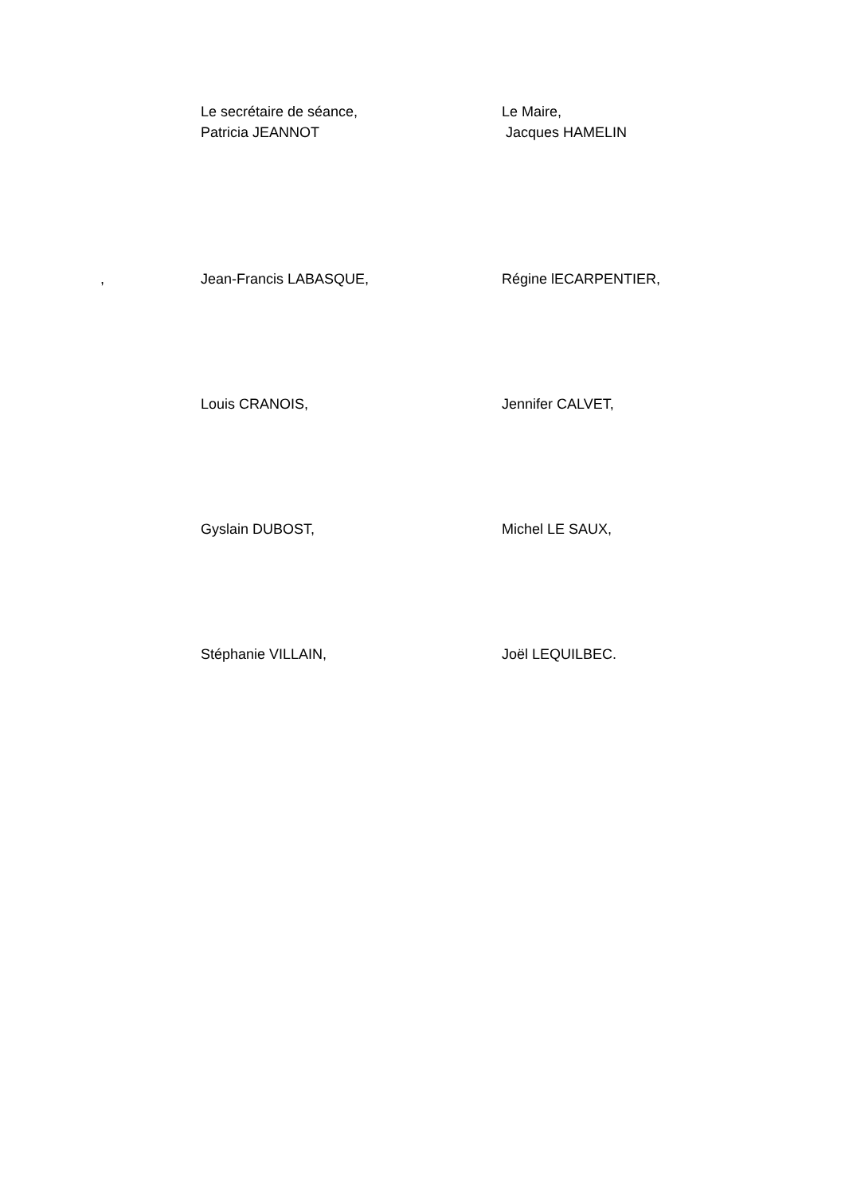Le secrétaire de séance,
Patricia JEANNOT
Le Maire,
Jacques HAMELIN
, Jean-Francis LABASQUE, Régine lECARPENTIER,
Louis CRANOIS, Jennifer CALVET,
Gyslain DUBOST, Michel LE SAUX,
Stéphanie VILLAIN, Joël LEQUILBEC.